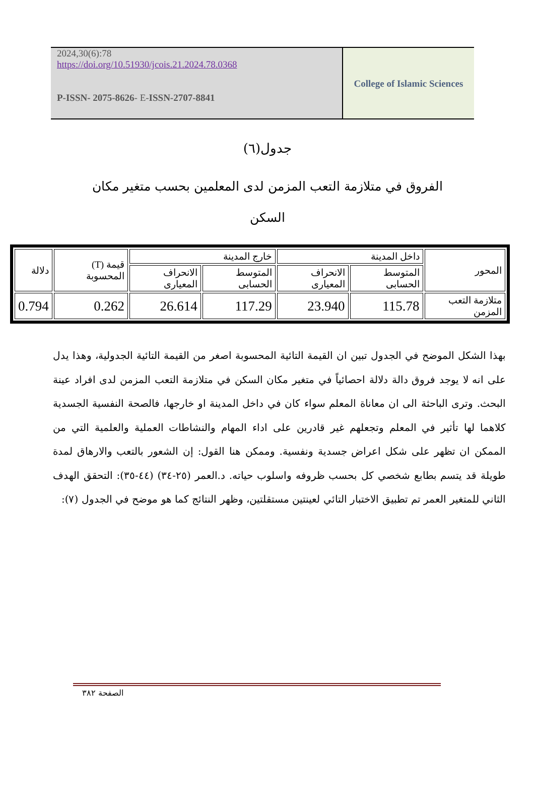2024,30(6):78
https://doi.org/10.51930/jcois.21.2024.78.0368
P-ISSN- 2075-8626- E-ISSN-2707-8841
College of Islamic Sciences
جدول(٦)
الفروق في متلازمة التعب المزمن لدى المعلمين بحسب متغير مكان السكن
| المحور | داخل المدينة | | خارج المدينة | | قيمة (T) المحسوبة | دلالة |
| | المتوسط الحسابى | الانحراف المعيارى | المتوسط الحسابى | الانحراف المعيارى | | |
| متلازمة التعب المزمن | 115.78 | 23.940 | 117.29 | 26.614 | 0.262 | 0.794 |
بهذا الشكل الموضح في الجدول تبين ان القيمة التائية المحسوبة اصغر من القيمة التائية الجدولية، وهذا يدل على انه لا يوجد فروق دالة دلالة احصائياً في متغير مكان السكن في متلازمة التعب المزمن لدى افراد عينة البحث. وترى الباحثة الى ان معاناة المعلم سواء كان في داخل المدينة او خارجها، فالصحة النفسية الجسدية كلاهما لها تأثير في المعلم وتجعلهم غير قادرين على اداء المهام والنشاطات العملية والعلمية التي من الممكن ان تظهر على شكل اعراض جسدية ونفسية. وممكن هنا القول: إن الشعور بالتعب والارهاق لمدة طويلة قد يتسم بطابع شخصي كل بحسب ظروفه واسلوب حياته. د.العمر (٢٥-٣٤) (٤٤-٣٥): التحقق الهدف الثاني للمتغير العمر تم تطبيق الاختبار التائي لعينتين مستقلتين، وظهر النتائج كما هو موضح في الجدول (٧):
الصفحة ٣٨٢